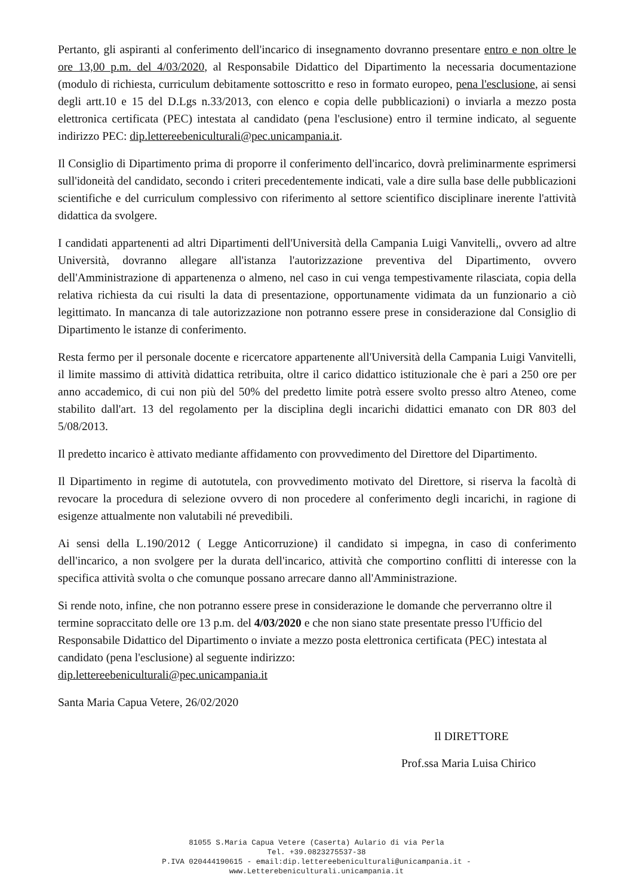Pertanto, gli aspiranti al conferimento dell'incarico di insegnamento dovranno presentare entro e non oltre le ore 13,00 p.m. del 4/03/2020, al Responsabile Didattico del Dipartimento la necessaria documentazione (modulo di richiesta, curriculum debitamente sottoscritto e reso in formato europeo, pena l'esclusione, ai sensi degli artt.10 e 15 del D.Lgs n.33/2013, con elenco e copia delle pubblicazioni) o inviarla a mezzo posta elettronica certificata (PEC) intestata al candidato (pena l'esclusione) entro il termine indicato, al seguente indirizzo PEC: dip.lettereebeniculturali@pec.unicampania.it.
Il Consiglio di Dipartimento prima di proporre il conferimento dell'incarico, dovrà preliminarmente esprimersi sull'idoneità del candidato, secondo i criteri precedentemente indicati, vale a dire sulla base delle pubblicazioni scientifiche e del curriculum complessivo con riferimento al settore scientifico disciplinare inerente l'attività didattica da svolgere.
I candidati appartenenti ad altri Dipartimenti dell'Università della Campania Luigi Vanvitelli,, ovvero ad altre Università, dovranno allegare all'istanza l'autorizzazione preventiva del Dipartimento, ovvero dell'Amministrazione di appartenenza o almeno, nel caso in cui venga tempestivamente rilasciata, copia della relativa richiesta da cui risulti la data di presentazione, opportunamente vidimata da un funzionario a ciò legittimato. In mancanza di tale autorizzazione non potranno essere prese in considerazione dal Consiglio di Dipartimento le istanze di conferimento.
Resta fermo per il personale docente e ricercatore appartenente all'Università della Campania Luigi Vanvitelli, il limite massimo di attività didattica retribuita, oltre il carico didattico istituzionale che è pari a 250 ore per anno accademico, di cui non più del 50% del predetto limite potrà essere svolto presso altro Ateneo, come stabilito dall'art. 13 del regolamento per la disciplina degli incarichi didattici emanato con DR 803 del 5/08/2013.
Il predetto incarico è attivato mediante affidamento con provvedimento del Direttore del Dipartimento.
Il Dipartimento in regime di autotutela, con provvedimento motivato del Direttore, si riserva la facoltà di revocare la procedura di selezione ovvero di non procedere al conferimento degli incarichi, in ragione di esigenze attualmente non valutabili né prevedibili.
Ai sensi della L.190/2012 ( Legge Anticorruzione) il candidato si impegna, in caso di conferimento dell'incarico, a non svolgere per la durata dell'incarico, attività che comportino conflitti di interesse con la specifica attività svolta o che comunque possano arrecare danno all'Amministrazione.
Si rende noto, infine, che non potranno essere prese in considerazione le domande che perverranno oltre il termine sopraccitato delle ore 13 p.m. del 4/03/2020 e che non siano state presentate presso l'Ufficio del Responsabile Didattico del Dipartimento o inviate a mezzo posta elettronica certificata (PEC) intestata al candidato (pena l'esclusione) al seguente indirizzo:
dip.lettereebeniculturali@pec.unicampania.it
Santa Maria Capua Vetere, 26/02/2020
Il DIRETTORE
Prof.ssa Maria Luisa Chirico
81055 S.Maria Capua Vetere (Caserta) Aulario di via Perla
Tel. +39.0823275537-38
P.IVA 020444190615 - email:dip.lettereebeniculturali@unicampania.it -
www.Letterebeniculturali.unicampania.it